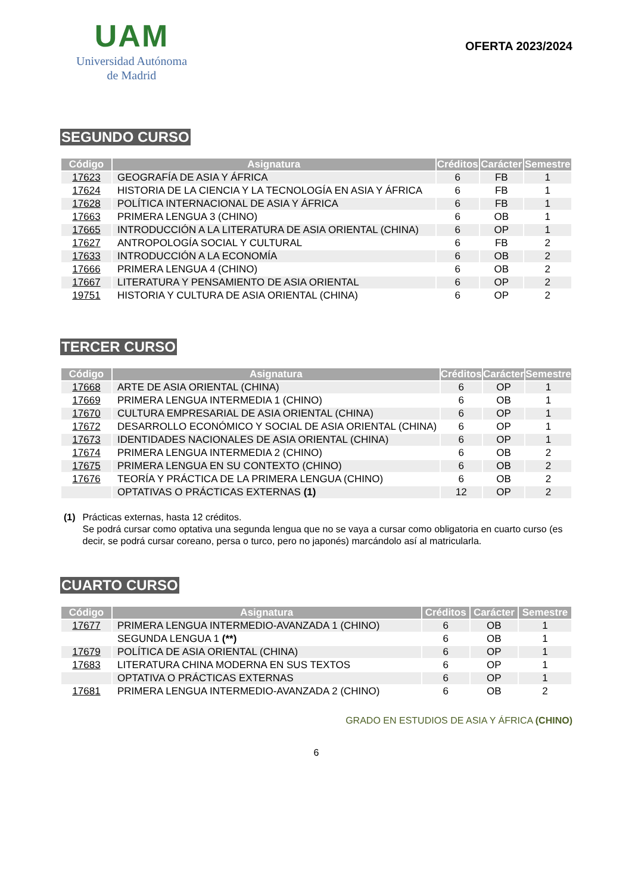UAM
Universidad Autónoma
de Madrid
OFERTA 2023/2024
SEGUNDO CURSO
| Código | Asignatura | Créditos | Carácter | Semestre |
| --- | --- | --- | --- | --- |
| 17623 | GEOGRAFÍA DE ASIA Y ÁFRICA | 6 | FB | 1 |
| 17624 | HISTORIA DE LA CIENCIA Y LA TECNOLOGÍA EN ASIA Y ÁFRICA | 6 | FB | 1 |
| 17628 | POLÍTICA INTERNACIONAL DE ASIA Y ÁFRICA | 6 | FB | 1 |
| 17663 | PRIMERA LENGUA 3 (CHINO) | 6 | OB | 1 |
| 17665 | INTRODUCCIÓN A LA LITERATURA DE ASIA ORIENTAL (CHINA) | 6 | OP | 1 |
| 17627 | ANTROPOLOGÍA SOCIAL Y CULTURAL | 6 | FB | 2 |
| 17633 | INTRODUCCIÓN A LA ECONOMÍA | 6 | OB | 2 |
| 17666 | PRIMERA LENGUA 4 (CHINO) | 6 | OB | 2 |
| 17667 | LITERATURA Y PENSAMIENTO DE ASIA ORIENTAL | 6 | OP | 2 |
| 19751 | HISTORIA Y CULTURA DE ASIA ORIENTAL (CHINA) | 6 | OP | 2 |
TERCER CURSO
| Código | Asignatura | Créditos | Carácter | Semestre |
| --- | --- | --- | --- | --- |
| 17668 | ARTE DE ASIA ORIENTAL (CHINA) | 6 | OP | 1 |
| 17669 | PRIMERA LENGUA INTERMEDIA 1 (CHINO) | 6 | OB | 1 |
| 17670 | CULTURA EMPRESARIAL DE ASIA ORIENTAL (CHINA) | 6 | OP | 1 |
| 17672 | DESARROLLO ECONÓMICO Y SOCIAL DE ASIA ORIENTAL (CHINA) | 6 | OP | 1 |
| 17673 | IDENTIDADES NACIONALES DE ASIA ORIENTAL (CHINA) | 6 | OP | 1 |
| 17674 | PRIMERA LENGUA INTERMEDIA 2 (CHINO) | 6 | OB | 2 |
| 17675 | PRIMERA LENGUA EN SU CONTEXTO (CHINO) | 6 | OB | 2 |
| 17676 | TEORÍA Y PRÁCTICA DE LA PRIMERA LENGUA (CHINO) | 6 | OB | 2 |
| | OPTATIVAS O PRÁCTICAS EXTERNAS (1) | 12 | OP | 2 |
(1) Prácticas externas, hasta 12 créditos.
Se podrá cursar como optativa una segunda lengua que no se vaya a cursar como obligatoria en cuarto curso (es decir, se podrá cursar coreano, persa o turco, pero no japonés) marcándolo así al matricularla.
CUARTO CURSO
| Código | Asignatura | Créditos | Carácter | Semestre |
| --- | --- | --- | --- | --- |
| 17677 | PRIMERA LENGUA INTERMEDIO-AVANZADA 1 (CHINO) | 6 | OB | 1 |
| | SEGUNDA LENGUA 1 (**) | 6 | OB | 1 |
| 17679 | POLÍTICA DE ASIA ORIENTAL (CHINA) | 6 | OP | 1 |
| 17683 | LITERATURA CHINA MODERNA EN SUS TEXTOS | 6 | OP | 1 |
| | OPTATIVA O PRÁCTICAS EXTERNAS | 6 | OP | 1 |
| 17681 | PRIMERA LENGUA INTERMEDIO-AVANZADA 2 (CHINO) | 6 | OB | 2 |
GRADO EN ESTUDIOS DE ASIA Y ÁFRICA (CHINO)
6